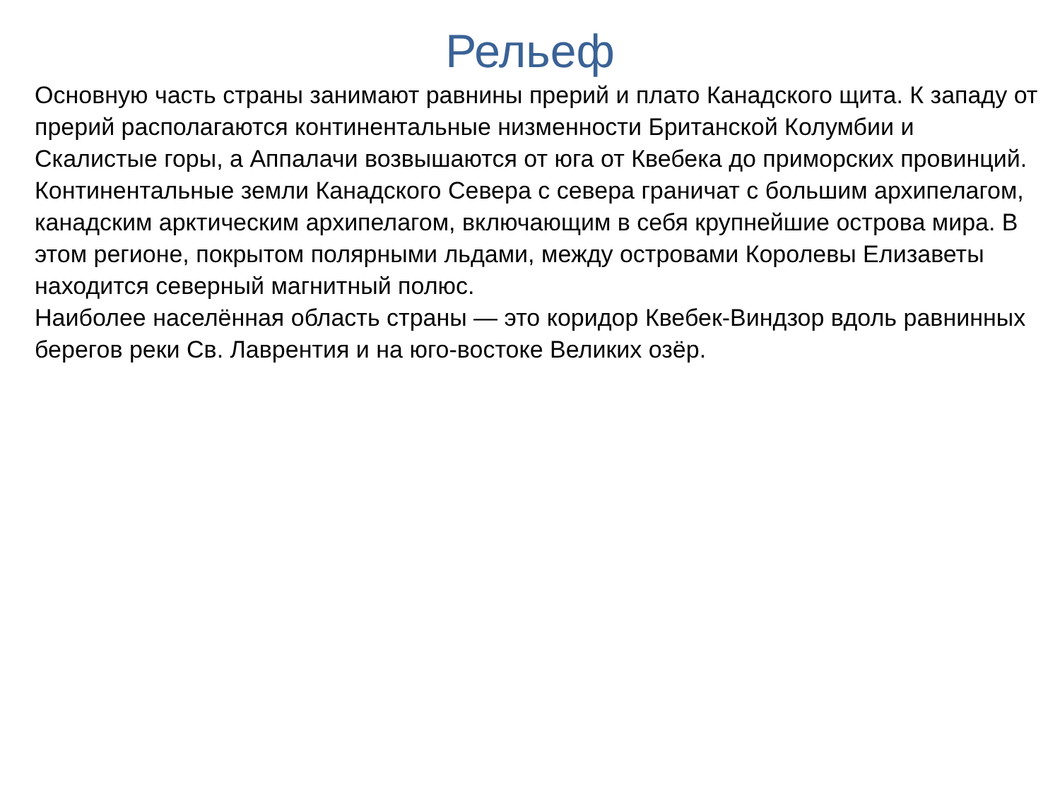Рельеф
Основную часть страны занимают равнины прерий и плато Канадского щита. К западу от прерий располагаются континентальные низменности Британской Колумбии и Скалистые горы, а Аппалачи возвышаются от юга от Квебека до приморских провинций.
Континентальные земли Канадского Севера с севера граничат с большим архипелагом, канадским арктическим архипелагом, включающим в себя крупнейшие острова мира. В этом регионе, покрытом полярными льдами, между островами Королевы Елизаветы находится северный магнитный полюс.
Наиболее населённая область страны — это коридор Квебек-Виндзор вдоль равнинных берегов реки Св. Лаврентия и на юго-востоке Великих озёр.